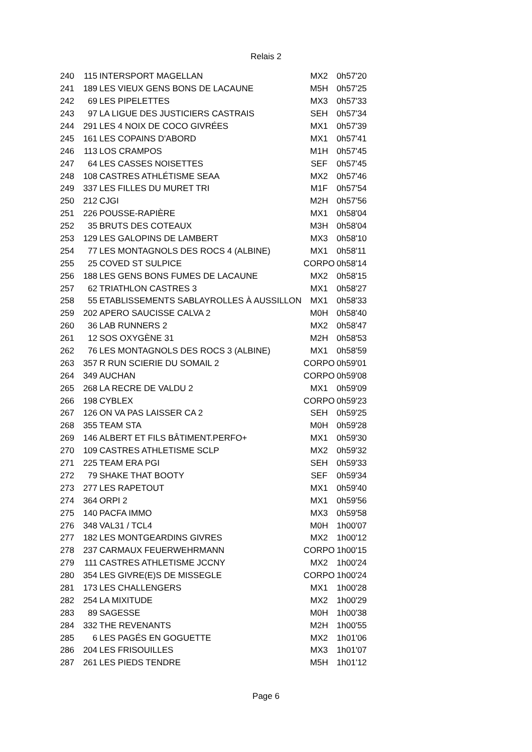Relais 2
| 240 | 115 | INTERSPORT MAGELLAN | MX2 | 0h57'20 |
| 241 | 189 | LES VIEUX GENS BONS DE LACAUNE | M5H | 0h57'25 |
| 242 | 69 | LES PIPELETTES | MX3 | 0h57'33 |
| 243 | 97 | LA LIGUE DES JUSTICIERS CASTRAIS | SEH | 0h57'34 |
| 244 | 291 | LES 4 NOIX DE COCO GIVRÉES | MX1 | 0h57'39 |
| 245 | 161 | LES COPAINS D'ABORD | MX1 | 0h57'41 |
| 246 | 113 | LOS CRAMPOS | M1H | 0h57'45 |
| 247 | 64 | LES CASSES NOISETTES | SEF | 0h57'45 |
| 248 | 108 | CASTRES ATHLÉTISME SEAA | MX2 | 0h57'46 |
| 249 | 337 | LES FILLES DU MURET TRI | M1F | 0h57'54 |
| 250 | 212 | CJGI | M2H | 0h57'56 |
| 251 | 226 | POUSSE-RAPIÈRE | MX1 | 0h58'04 |
| 252 | 35 | BRUTS DES COTEAUX | M3H | 0h58'04 |
| 253 | 129 | LES GALOPINS DE LAMBERT | MX3 | 0h58'10 |
| 254 | 77 | LES MONTAGNOLS DES ROCS 4 (ALBINE) | MX1 | 0h58'11 |
| 255 | 25 | COVED ST SULPICE | CORPO | 0h58'14 |
| 256 | 188 | LES GENS BONS FUMES DE LACAUNE | MX2 | 0h58'15 |
| 257 | 62 | TRIATHLON CASTRES 3 | MX1 | 0h58'27 |
| 258 | 55 | ETABLISSEMENTS SABLAYROLLES À AUSSILLON | MX1 | 0h58'33 |
| 259 | 202 | APERO SAUCISSE CALVA 2 | M0H | 0h58'40 |
| 260 | 36 | LAB RUNNERS 2 | MX2 | 0h58'47 |
| 261 | 12 | SOS OXYGÈNE 31 | M2H | 0h58'53 |
| 262 | 76 | LES MONTAGNOLS DES ROCS 3 (ALBINE) | MX1 | 0h58'59 |
| 263 | 357 | R RUN SCIERIE DU SOMAIL 2 | CORPO | 0h59'01 |
| 264 | 349 | AUCHAN | CORPO | 0h59'08 |
| 265 | 268 | LA RECRE DE VALDU 2 | MX1 | 0h59'09 |
| 266 | 198 | CYBLEX | CORPO | 0h59'23 |
| 267 | 126 | ON VA PAS LAISSER CA 2 | SEH | 0h59'25 |
| 268 | 355 | TEAM STA | M0H | 0h59'28 |
| 269 | 146 | ALBERT ET FILS BÂTIMENT.PERFO+ | MX1 | 0h59'30 |
| 270 | 109 | CASTRES ATHLETISME SCLP | MX2 | 0h59'32 |
| 271 | 225 | TEAM ERA PGI | SEH | 0h59'33 |
| 272 | 79 | SHAKE THAT BOOTY | SEF | 0h59'34 |
| 273 | 277 | LES RAPETOUT | MX1 | 0h59'40 |
| 274 | 364 | ORPI 2 | MX1 | 0h59'56 |
| 275 | 140 | PACFA IMMO | MX3 | 0h59'58 |
| 276 | 348 | VAL31 / TCL4 | M0H | 1h00'07 |
| 277 | 182 | LES MONTGEARDINS GIVRES | MX2 | 1h00'12 |
| 278 | 237 | CARMAUX FEUERWEHRMANN | CORPO | 1h00'15 |
| 279 | 111 | CASTRES ATHLETISME JCCNY | MX2 | 1h00'24 |
| 280 | 354 | LES GIVRE(E)S DE MISSEGLE | CORPO | 1h00'24 |
| 281 | 173 | LES CHALLENGERS | MX1 | 1h00'28 |
| 282 | 254 | LA MIXITUDE | MX2 | 1h00'29 |
| 283 | 89 | SAGESSE | M0H | 1h00'38 |
| 284 | 332 | THE REVENANTS | M2H | 1h00'55 |
| 285 | 6 | LES PAGÉS EN GOGUETTE | MX2 | 1h01'06 |
| 286 | 204 | LES FRISOUILLES | MX3 | 1h01'07 |
| 287 | 261 | LES PIEDS TENDRE | M5H | 1h01'12 |
Page 6